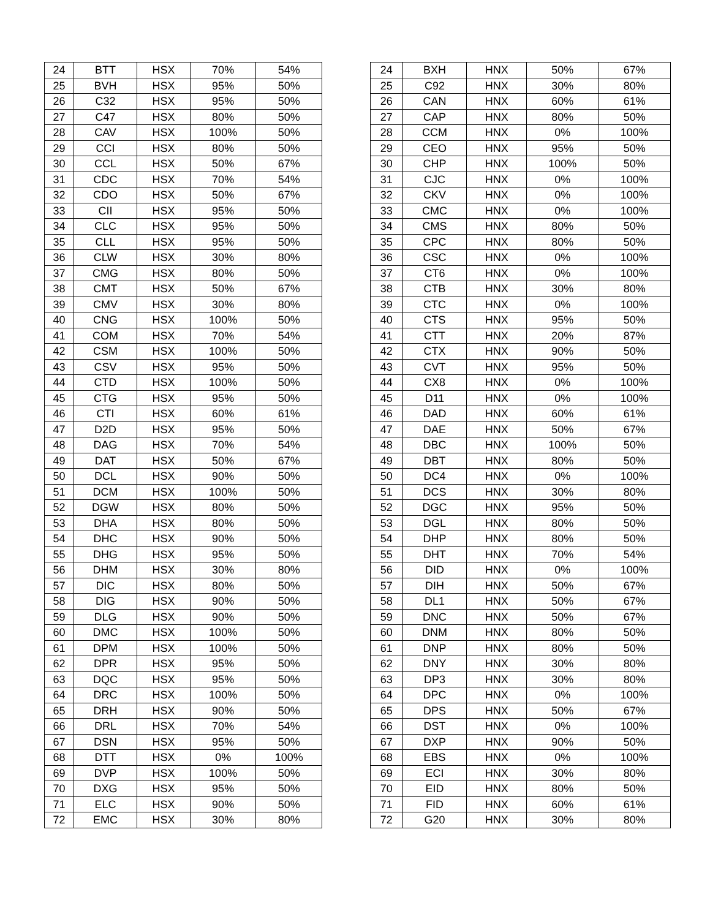| 24 | BTT | HSX | 70% | 54% |
| 25 | BVH | HSX | 95% | 50% |
| 26 | C32 | HSX | 95% | 50% |
| 27 | C47 | HSX | 80% | 50% |
| 28 | CAV | HSX | 100% | 50% |
| 29 | CCI | HSX | 80% | 50% |
| 30 | CCL | HSX | 50% | 67% |
| 31 | CDC | HSX | 70% | 54% |
| 32 | CDO | HSX | 50% | 67% |
| 33 | CII | HSX | 95% | 50% |
| 34 | CLC | HSX | 95% | 50% |
| 35 | CLL | HSX | 95% | 50% |
| 36 | CLW | HSX | 30% | 80% |
| 37 | CMG | HSX | 80% | 50% |
| 38 | CMT | HSX | 50% | 67% |
| 39 | CMV | HSX | 30% | 80% |
| 40 | CNG | HSX | 100% | 50% |
| 41 | COM | HSX | 70% | 54% |
| 42 | CSM | HSX | 100% | 50% |
| 43 | CSV | HSX | 95% | 50% |
| 44 | CTD | HSX | 100% | 50% |
| 45 | CTG | HSX | 95% | 50% |
| 46 | CTI | HSX | 60% | 61% |
| 47 | D2D | HSX | 95% | 50% |
| 48 | DAG | HSX | 70% | 54% |
| 49 | DAT | HSX | 50% | 67% |
| 50 | DCL | HSX | 90% | 50% |
| 51 | DCM | HSX | 100% | 50% |
| 52 | DGW | HSX | 80% | 50% |
| 53 | DHA | HSX | 80% | 50% |
| 54 | DHC | HSX | 90% | 50% |
| 55 | DHG | HSX | 95% | 50% |
| 56 | DHM | HSX | 30% | 80% |
| 57 | DIC | HSX | 80% | 50% |
| 58 | DIG | HSX | 90% | 50% |
| 59 | DLG | HSX | 90% | 50% |
| 60 | DMC | HSX | 100% | 50% |
| 61 | DPM | HSX | 100% | 50% |
| 62 | DPR | HSX | 95% | 50% |
| 63 | DQC | HSX | 95% | 50% |
| 64 | DRC | HSX | 100% | 50% |
| 65 | DRH | HSX | 90% | 50% |
| 66 | DRL | HSX | 70% | 54% |
| 67 | DSN | HSX | 95% | 50% |
| 68 | DTT | HSX | 0% | 100% |
| 69 | DVP | HSX | 100% | 50% |
| 70 | DXG | HSX | 95% | 50% |
| 71 | ELC | HSX | 90% | 50% |
| 72 | EMC | HSX | 30% | 80% |
| 24 | BXH | HNX | 50% | 67% |
| 25 | C92 | HNX | 30% | 80% |
| 26 | CAN | HNX | 60% | 61% |
| 27 | CAP | HNX | 80% | 50% |
| 28 | CCM | HNX | 0% | 100% |
| 29 | CEO | HNX | 95% | 50% |
| 30 | CHP | HNX | 100% | 50% |
| 31 | CJC | HNX | 0% | 100% |
| 32 | CKV | HNX | 0% | 100% |
| 33 | CMC | HNX | 0% | 100% |
| 34 | CMS | HNX | 80% | 50% |
| 35 | CPC | HNX | 80% | 50% |
| 36 | CSC | HNX | 0% | 100% |
| 37 | CT6 | HNX | 0% | 100% |
| 38 | CTB | HNX | 30% | 80% |
| 39 | CTC | HNX | 0% | 100% |
| 40 | CTS | HNX | 95% | 50% |
| 41 | CTT | HNX | 20% | 87% |
| 42 | CTX | HNX | 90% | 50% |
| 43 | CVT | HNX | 95% | 50% |
| 44 | CX8 | HNX | 0% | 100% |
| 45 | D11 | HNX | 0% | 100% |
| 46 | DAD | HNX | 60% | 61% |
| 47 | DAE | HNX | 50% | 67% |
| 48 | DBC | HNX | 100% | 50% |
| 49 | DBT | HNX | 80% | 50% |
| 50 | DC4 | HNX | 0% | 100% |
| 51 | DCS | HNX | 30% | 80% |
| 52 | DGC | HNX | 95% | 50% |
| 53 | DGL | HNX | 80% | 50% |
| 54 | DHP | HNX | 80% | 50% |
| 55 | DHT | HNX | 70% | 54% |
| 56 | DID | HNX | 0% | 100% |
| 57 | DIH | HNX | 50% | 67% |
| 58 | DL1 | HNX | 50% | 67% |
| 59 | DNC | HNX | 50% | 67% |
| 60 | DNM | HNX | 80% | 50% |
| 61 | DNP | HNX | 80% | 50% |
| 62 | DNY | HNX | 30% | 80% |
| 63 | DP3 | HNX | 30% | 80% |
| 64 | DPC | HNX | 0% | 100% |
| 65 | DPS | HNX | 50% | 67% |
| 66 | DST | HNX | 0% | 100% |
| 67 | DXP | HNX | 90% | 50% |
| 68 | EBS | HNX | 0% | 100% |
| 69 | ECI | HNX | 30% | 80% |
| 70 | EID | HNX | 80% | 50% |
| 71 | FID | HNX | 60% | 61% |
| 72 | G20 | HNX | 30% | 80% |